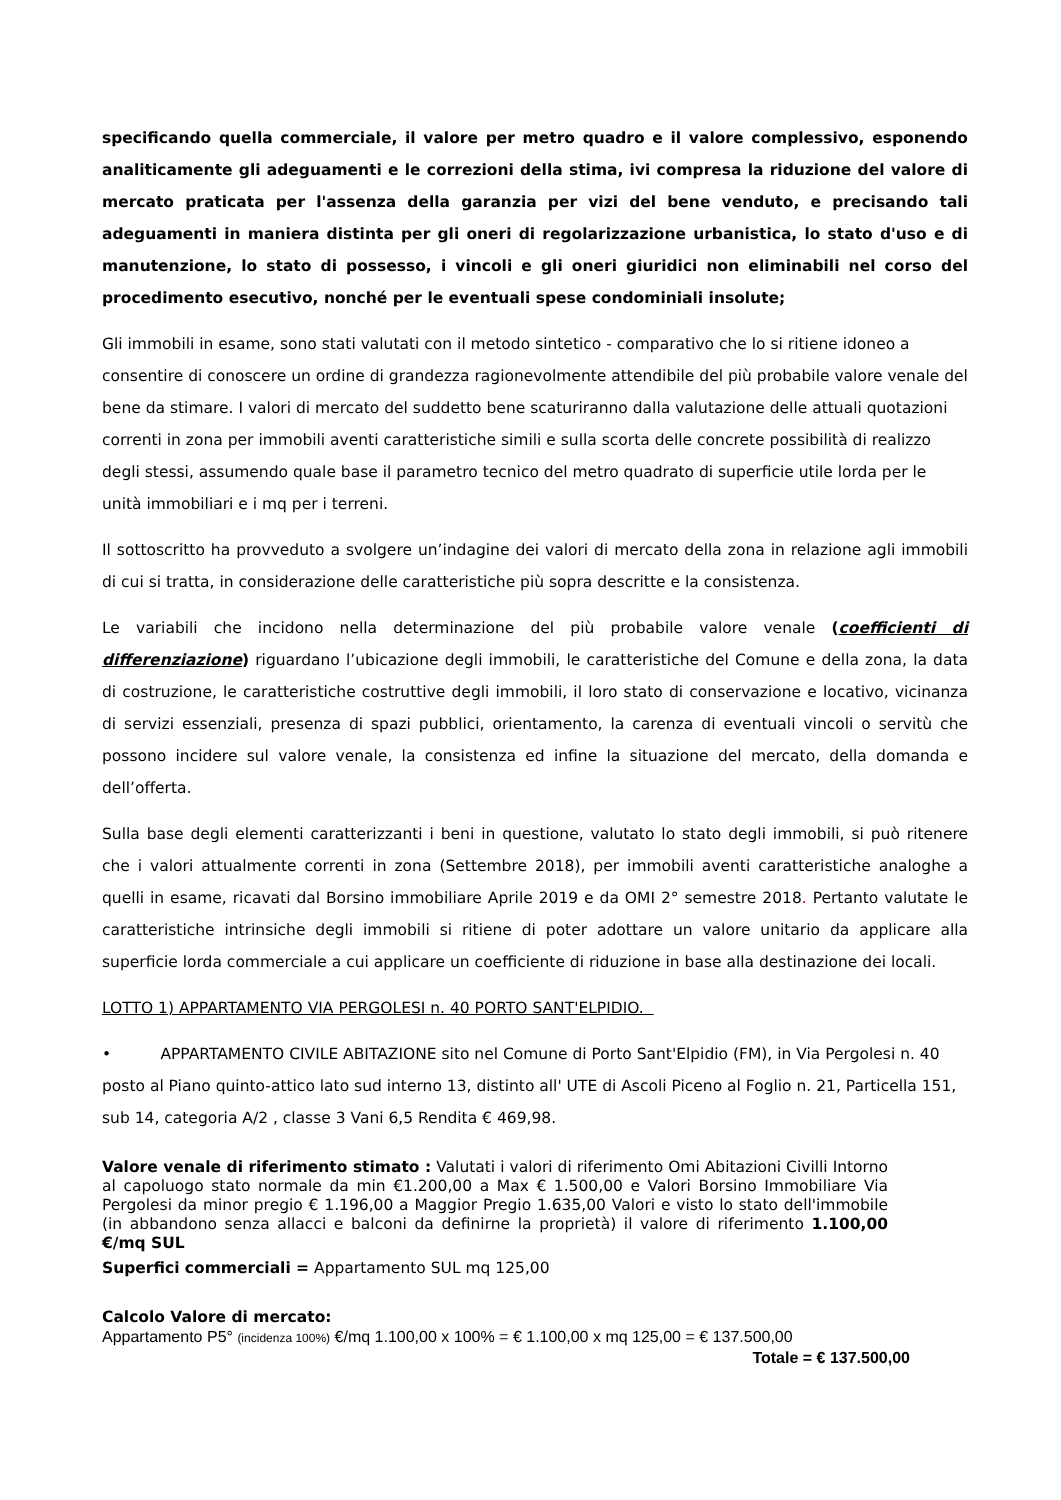specificando quella commerciale, il valore per metro quadro e il valore complessivo, esponendo analiticamente gli adeguamenti e le correzioni della stima, ivi compresa la riduzione del valore di mercato praticata per l'assenza della garanzia per vizi del bene venduto, e precisando tali adeguamenti in maniera distinta per gli oneri di regolarizzazione urbanistica, lo stato d'uso e di manutenzione, lo stato di possesso, i vincoli e gli oneri giuridici non eliminabili nel corso del procedimento esecutivo, nonché per le eventuali spese condominiali insolute;
Gli immobili in esame, sono stati valutati con il metodo sintetico - comparativo che lo si ritiene idoneo a consentire di conoscere un ordine di grandezza ragionevolmente attendibile del più probabile valore venale del bene da stimare. I valori di mercato del suddetto bene scaturiranno dalla valutazione delle attuali quotazioni correnti in zona per immobili aventi caratteristiche simili e sulla scorta delle concrete possibilità di realizzo degli stessi, assumendo quale base il parametro tecnico del metro quadrato di superficie utile lorda per le unità immobiliari e i mq per i terreni.
Il sottoscritto ha provveduto a svolgere un’indagine dei valori di mercato della zona in relazione agli immobili di cui si tratta, in considerazione delle caratteristiche più sopra descritte e la consistenza.
Le variabili che incidono nella determinazione del più probabile valore venale (coefficienti di differenziazione) riguardano l’ubicazione degli immobili, le caratteristiche del Comune e della zona, la data di costruzione, le caratteristiche costruttive degli immobili, il loro stato di conservazione e locativo, vicinanza di servizi essenziali, presenza di spazi pubblici, orientamento, la carenza di eventuali vincoli o servitù che possono incidere sul valore venale, la consistenza ed infine la situazione del mercato, della domanda e dell’offerta.
Sulla base degli elementi caratterizzanti i beni in questione, valutato lo stato degli immobili, si può ritenere che i valori attualmente correnti in zona (Settembre 2018), per immobili aventi caratteristiche analoghe a quelli in esame, ricavati dal Borsino immobiliare Aprile 2019 e da OMI 2° semestre 2018. Pertanto valutate le caratteristiche intrinsiche degli immobili si ritiene di poter adottare un valore unitario da applicare alla superficie lorda commerciale a cui applicare un coefficiente di riduzione in base alla destinazione dei locali.
LOTTO 1) APPARTAMENTO VIA PERGOLESI n. 40 PORTO SANT'ELPIDIO.
• APPARTAMENTO CIVILE ABITAZIONE sito nel Comune di Porto Sant'Elpidio (FM), in Via Pergolesi n. 40 posto al Piano quinto-attico lato sud interno 13, distinto all' UTE di Ascoli Piceno al Foglio n. 21, Particella 151, sub 14, categoria A/2 , classe 3 Vani 6,5 Rendita € 469,98.
Valore venale di riferimento stimato : Valutati i valori di riferimento Omi Abitazioni Civilli Intorno al capoluogo stato normale da min €1.200,00 a Max € 1.500,00 e Valori Borsino Immobiliare Via Pergolesi da minor pregio € 1.196,00 a Maggior Pregio 1.635,00 Valori e visto lo stato dell'immobile (in abbandono senza allacci e balconi da definirne la proprietà) il valore di riferimento 1.100,00 €/mq SUL
Superfici commerciali = Appartamento SUL mq 125,00
Calcolo Valore di mercato:
Appartamento P5° (incidenza 100%) €/mq 1.100,00 x 100% = € 1.100,00 x mq 125,00 = € 137.500,00
Totale = € 137.500,00